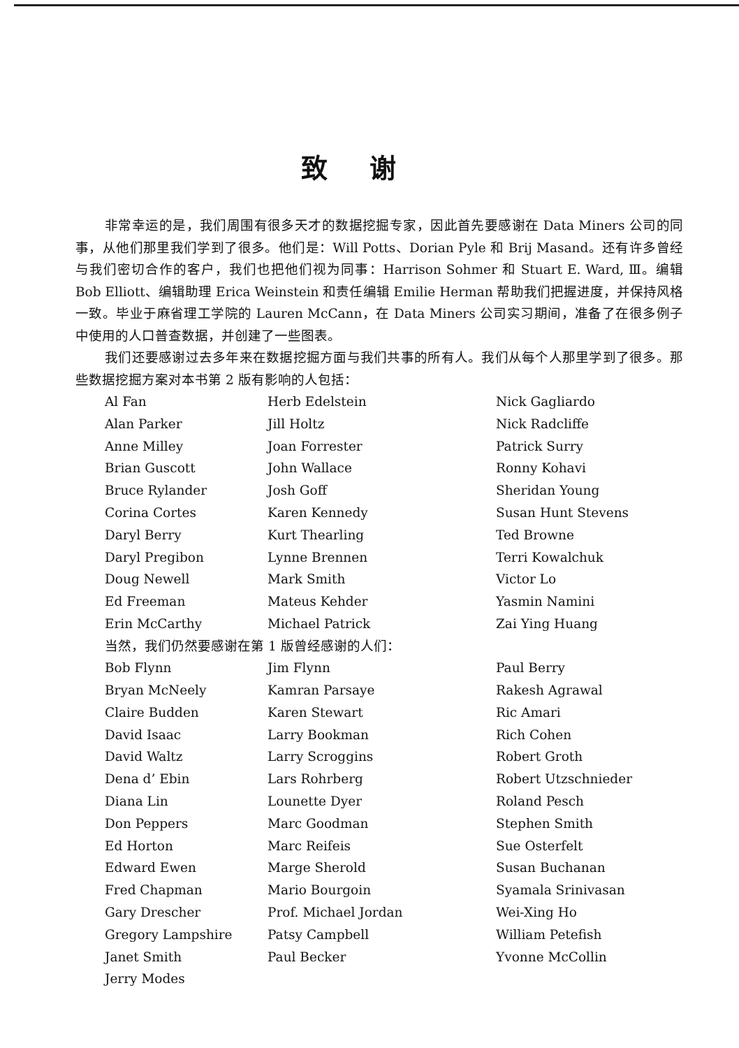致谢
非常幸运的是，我们周围有很多天才的数据挖掘专家，因此首先要感谢在 Data Miners 公司的同事，从他们那里我们学到了很多。他们是：Will Potts、Dorian Pyle 和 Brij Masand。还有许多曾经与我们密切合作的客户，我们也把他们视为同事：Harrison Sohmer 和 Stuart E. Ward, Ⅲ。编辑 Bob Elliott、编辑助理 Erica Weinstein 和责任编辑 Emilie Herman 帮助我们把握进度，并保持风格一致。毕业于麻省理工学院的 Lauren McCann，在 Data Miners 公司实习期间，准备了在很多例子中使用的人口普查数据，并创建了一些图表。
我们还要感谢过去多年来在数据挖掘方面与我们共事的所有人。我们从每个人那里学到了很多。那些数据挖掘方案对本书第 2 版有影响的人包括：
Al Fan
Herb Edelstein
Nick Gagliardo
Alan Parker
Jill Holtz
Nick Radcliffe
Anne Milley
Joan Forrester
Patrick Surry
Brian Guscott
John Wallace
Ronny Kohavi
Bruce Rylander
Josh Goff
Sheridan Young
Corina Cortes
Karen Kennedy
Susan Hunt Stevens
Daryl Berry
Kurt Thearling
Ted Browne
Daryl Pregibon
Lynne Brennen
Terri Kowalchuk
Doug Newell
Mark Smith
Victor Lo
Ed Freeman
Mateus Kehder
Yasmin Namini
Erin McCarthy
Michael Patrick
Zai Ying Huang
当然，我们仍然要感谢在第 1 版曾经感谢的人们：
Bob Flynn
Jim Flynn
Paul Berry
Bryan McNeely
Kamran Parsaye
Rakesh Agrawal
Claire Budden
Karen Stewart
Ric Amari
David Isaac
Larry Bookman
Rich Cohen
David Waltz
Larry Scroggins
Robert Groth
Dena d’ Ebin
Lars Rohrberg
Robert Utzschnieder
Diana Lin
Lounette Dyer
Roland Pesch
Don Peppers
Marc Goodman
Stephen Smith
Ed Horton
Marc Reifeis
Sue Osterfelt
Edward Ewen
Marge Sherold
Susan Buchanan
Fred Chapman
Mario Bourgoin
Syamala Srinivasan
Gary Drescher
Prof. Michael Jordan
Wei-Xing Ho
Gregory Lampshire
Patsy Campbell
William Petefish
Janet Smith
Paul Becker
Yvonne McCollin
Jerry Modes